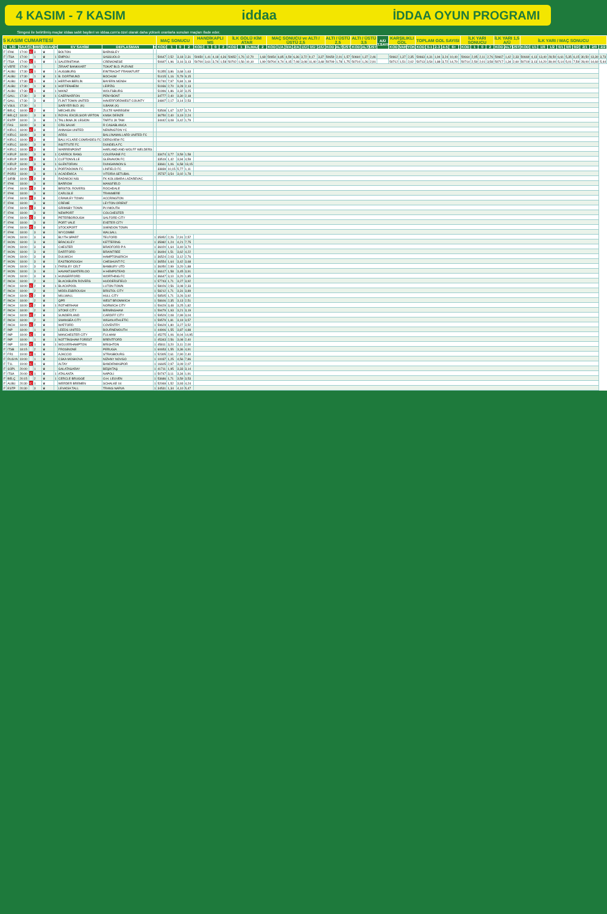4 KASIM - 7 KASIM iddaa İDDAA OYUN PROGRAMI
Simgesi ile belirtilmiş maçlar iddaa sabit bayileri ve iddaa.com'a özel olarak daha yüksek oranlarla sunulan maçları ifade eder.
| 5 KASIM CUMARTESİ | | | | | | | | | | MAÇ SONUCU | | | | HANDİKAPLI MS | | | | İLK GOLÜ KİM ATAR | | | | MAÇ SONUCU ve ALTI / ÜSTÜ 2,5 | | | | | | | ALTI / ÜSTÜ 2,5 | | | ALTI / ÜSTÜ 3,5 | | | A/Ü T.SAYI | KARŞILIKLI GOL | | | TOPLAM GOL SAYISI | | | | | | İLK YARI SONUCU | | | | İLK YARI 1,5 A/Ü | | | İLK YARI / MAÇ SONUCU | | | | | | | | | |
| --- | --- | --- | --- | --- | --- | --- | --- | --- | --- | --- | --- | --- | --- | --- | --- | --- | --- | --- | --- | --- | --- | --- | --- | --- | --- | --- | --- | --- | --- | --- | --- | --- | --- | --- | --- | --- | --- | --- | --- | --- | --- | --- | --- | --- | --- | --- | --- | --- | --- | --- | --- | --- | --- | --- | --- | --- | --- | --- | --- | --- | --- |
| S | LİG | SAAT | C | MBS | İDDAA | H | EV SAHİBİ | DEPLASMAN | H | KOD | 1 | 0 | 2 | KOD | 1 | 0 | 2 | KOD | 1 | OLMAZ | 2 | KOD | 1/A | 0/A | 2/A | 1/Ü | 0/Ü | 2/Ü | KOD | ALT | ÜST | KOD | ALT | ÜST | | KOD | VAR | YOK | KOD | 0-1 | 2-3 | 4-5 | 6+ | | KOD | 1 | 0 | 2 | KOD | ALT | ÜST | KOD | 1/1 | 1/0 | 1/2 | 0/1 | 0/0 | 0/2 | 2/1 | 2/0 | 2/2 |
| F | İFAK | 17:00 | C | 3 | ♛ | | BOLTON | BARNSLEY | | | | | | | | | | | | | | | | | | | | | | | | | | | | | | | | | | | | | | | | | | | | | | | | | | | | | |
| F | İTSA | 17:00 | C | 1 | ♛ | 1 | EMPOLİ | SASSUOLO | | 50647 | 2,52 | 3,18 | 2,31 | 50650 | 1,41 | 4,18 | 4,36 | 50652 | 1,76 | 12,70 | 1,68 | 50654 | 6,85 | 4,59 | 6,36 | 3,72 | 9,17 | 3,37 | 50659 | 2,01 | 1,57 | 50660 | 1,37 | 2,46 | | 50662 | 1,37 | 2,35 | 50663 | 4,31 | 1,94 | 3,24 | 10,40 | | 50664 | 2,95 | 2,11 | 2,76 | 50667 | 1,42 | 2,33 | 50669 | 4,13 | 13,40 | 28,50 | 6,61 | 5,35 | 6,15 | 30,50 | 13,30 | 3,73 |
| F | İTSA | 17:00 | C | 1 | ♛ | 1 | SALERNİTANA | CREMONESE | | 50697 | 1,96 | 3,16 | 3,13 | 50700 | 3,61 | 3,74 | 1,58 | 50702 | 1,56 | 10,10 | 1,99 | 50704 | 4,74 | 4,15 | 7,08 | 3,08 | 11,40 | 3,48 | 50709 | 1,78 | 1,75 | 50710 | 1,26 | 2,91 | | 50712 | 1,51 | 2,02 | 50713 | 3,54 | 1,88 | 3,72 | 14,70 | | 50714 | 2,50 | 2,01 | 3,58 | 50717 | 1,34 | 2,60 | 50719 | 3,13 | 14,20 | 39,00 | 5,14 | 5,01 | 7,59 | 28,00 | 14,60 | 5,44 |
| V | VEFE | 17:00 | C | 1 | | | ZİRAAT BANKKART | TOKAT BLD. PLEVNE | | | | | | | | | | | | | | | | | | | | | | | | | | | | | | | | | | | | | | | | | | | | | | | | | | | | | |
| F | ALBU | 17:30 | C | 1 | ♛ | 1 | AUGSBURG | EINTRACHT FRANKFURT | | 51355 | 3,86 | 3,68 | 1,63 | | | | | | | | | | | | | | | | | | | | | | | | | | | | | | | | | | | | | | | | | | | | | | | | |
| F | ALBU | 17:30 | C | 1 | ♛ | 1 | B. DORTMUND | BOCHUM | | 51415 | 1,16 | 5,79 | 9,15 | | | | | | | | | | | | | | | | | | | | | | | | | | | | | | | | | | | | | | | | | | | | | | | | |
| F | ALBU | 17:30 | C | 1 | ♛ | 1 | HERTHA BERLİN | BAYERN MÜNİH | | 51740 | 7,97 | 5,84 | 1,18 | | | | | | | | | | | | | | | | | | | | | | | | | | | | | | | | | | | | | | | | | | | | | | | | |
| F | ALBU | 17:30 | C | 1 | ♛ | 1 | HOFFENHEİM | LEİPZİG | | 51936 | 2,70 | 3,28 | 2,13 | | | | | | | | | | | | | | | | | | | | | | | | | | | | | | | | | | | | | | | | | | | | | | | | |
| F | ALBU | 17:30 | C | 1 | ♛ | 1 | MAİNZ | WOLFSBURG | | 51996 | 1,86 | 3,32 | 3,25 | | | | | | | | | | | | | | | | | | | | | | | | | | | | | | | | | | | | | | | | | | | | | | | | |
| F | GALL | 17:30 | | 3 | ♛ | 1 | CAERNARFON | PENYBONT | | 34777 | 2,40 | 3,30 | 2,18 | | | | | | | | | | | | | | | | | | | | | | | | | | | | | | | | | | | | | | | | | | | | | | | | |
| F | GALL | 17:30 | | 3 | ♛ | | FLİNT TOWN UNİTED | HAVERFORDWEST COUNTY | | 34807 | 2,17 | 3,14 | 2,53 | | | | | | | | | | | | | | | | | | | | | | | | | | | | | | | | | | | | | | | | | | | | | | | | |
| V | VSUL | 17:30 | C | 1 | | | SARIYER BLD. (K) | İLBANK (K) | | | | | | | | | | | | | | | | | | | | | | | | | | | | | | | | | | | | | | | | | | | | | | | | | | | | | |
| F | BELÇ | 18:00 | C | 2 | ♛ | | MECHELEN | ZULTE WAREGEM | | 53508 | 1,67 | 3,57 | 3,74 | | | | | | | | | | | | | | | | | | | | | | | | | | | | | | | | | | | | | | | | | | | | | | | | |
| F | BELÇ2 | 18:00 | | 3 | ♛ | 1 | ROYAL EXCELSIOR VİRTON | KMSK DEİNZE | | 36750 | 2,40 | 3,19 | 2,24 | | | | | | | | | | | | | | | | | | | | | | | | | | | | | | | | | | | | | | | | | | | | | | | | |
| F | ESTP | 18:00 | | 3 | ♛ | 1 | TALLİNNA JK LEGİON | TARTU JK TAM | | 34442 | 3,08 | 3,42 | 1,79 | | | | | | | | | | | | | | | | | | | | | | | | | | | | | | | | | | | | | | | | | | | | | | | | |
| F | FAS | 18:00 | C | 3 | ♛ | | CRS SALMİ | R CASABLANCA | | | | | | | | | | | | | | | | | | | | | | | | | | | | | | | | | | | | | | | | | | | | | | | | | | | | | |
| F | KİRLC | 18:00 | C | 3 | ♛ | | ANNAGH UNİTED | NEWİNGTON YC | | | | | | | | | | | | | | | | | | | | | | | | | | | | | | | | | | | | | | | | | | | | | | | | | | | | | |
| F | KİRLC | 18:00 | C | 3 | ♛ | | ARDS | BALLİNAMALLARD UNİTED FC | | | | | | | | | | | | | | | | | | | | | | | | | | | | | | | | | | | | | | | | | | | | | | | | | | | | | |
| F | KİRLC | 18:00 | C | 3 | ♛ | | BALLYCLARE COMRADES FC | DERGVİEW FC | | | | | | | | | | | | | | | | | | | | | | | | | | | | | | | | | | | | | | | | | | | | | | | | | | | | | |
| F | KİRLC | 18:00 | C | 3 | ♛ | | INSTİTUTE FC | DUNDELA FC | | | | | | | | | | | | | | | | | | | | | | | | | | | | | | | | | | | | | | | | | | | | | | | | | | | | | |
| F | KİRLC | 18:00 | C | 3 | ♛ | | WARRENPOİNT | HARLAND AND WOLFF WELDERS | | | | | | | | | | | | | | | | | | | | | | | | | | | | | | | | | | | | | | | | | | | | | | | | | | | | | |
| F | KİRLP | 18:00 | C | 3 | ♛ | 1 | CARRİCK RANG | COLERAİNE FC | | 33474 | 3,77 | 3,59 | 1,58 | | | | | | | | | | | | | | | | | | | | | | | | | | | | | | | | | | | | | | | | | | | | | | | | |
| F | KİRLP | 18:00 | C | 3 | ♛ | 1 | CLİFTONVİLLE | GLENAVON FC | | 33519 | 1,42 | 3,94 | 4,59 | | | | | | | | | | | | | | | | | | | | | | | | | | | | | | | | | | | | | | | | | | | | | | | | |
| F | KİRLP | 18:00 | C | 3 | ♛ | 1 | GLENTORAN | DUNGANNON S | | 33661 | 1,06 | 6,58 | 13,15 | | | | | | | | | | | | | | | | | | | | | | | | | | | | | | | | | | | | | | | | | | | | | | | | |
| F | KİRLP | 18:00 | C | 3 | ♛ | 1 | PORTADOWN FC | LİNFİELD FC | | 33839 | 10,15 | 5,77 | 1,11 | | | | | | | | | | | | | | | | | | | | | | | | | | | | | | | | | | | | | | | | | | | | | | | | |
| F | POR3 | 18:00 | | 3 | ♛ | 1 | ACADÉMİCA | VİTÓRİA SETUBAL | | 25737 | 3,54 | 3,02 | 1,78 | | | | | | | | | | | | | | | | | | | | | | | | | | | | | | | | | | | | | | | | | | | | | | | | |
| F | SIRBİ | 18:00 | C | 3 | ♛ | | RADNİCKİ NİS | FK KOLUBARA LAZAREVAC | | | | | | | | | | | | | | | | | | | | | | | | | | | | | | | | | | | | | | | | | | | | | | | | | | | | | |
| F | İFAK | 18:00 | C | 3 | ♛ | | BARROW | MANSFİELD | | | | | | | | | | | | | | | | | | | | | | | | | | | | | | | | | | | | | | | | | | | | | | | | | | | | | |
| F | İFAK | 18:00 | C | 3 | ♛ | | BRİSTOL ROVERS | ROCHDALE | | | | | | | | | | | | | | | | | | | | | | | | | | | | | | | | | | | | | | | | | | | | | | | | | | | | | |
| F | İFAK | 18:00 | C | 3 | ♛ | | CARLİSLE | TRANMERE | | | | | | | | | | | | | | | | | | | | | | | | | | | | | | | | | | | | | | | | | | | | | | | | | | | | | |
| F | İFAK | 18:00 | C | 3 | ♛ | | CRAWLEY TOWN | ACCRİNGTON | | | | | | | | | | | | | | | | | | | | | | | | | | | | | | | | | | | | | | | | | | | | | | | | | | | | | |
| F | İFAK | 18:00 | C | 3 | ♛ | | CREWE | LEYTON ORİENT | | | | | | | | | | | | | | | | | | | | | | | | | | | | | | | | | | | | | | | | | | | | | | | | | | | | | |
| F | İFAK | 18:00 | C | 3 | ♛ | | GRİMSBY TOWN | PLYMOUTH | | | | | | | | | | | | | | | | | | | | | | | | | | | | | | | | | | | | | | | | | | | | | | | | | | | | | |
| F | İFAK | 18:00 | C | 3 | ♛ | | NEWPORT | COLCHESTER | | | | | | | | | | | | | | | | | | | | | | | | | | | | | | | | | | | | | | | | | | | | | | | | | | | | | |
| F | İFAK | 18:00 | C | 3 | ♛ | | PETERBOROUGH | SALFORD CİTY | | | | | | | | | | | | | | | | | | | | | | | | | | | | | | | | | | | | | | | | | | | | | | | | | | | | | |
| F | İFAK | 18:00 | C | 3 | ♛ | | PORT VALE | EXETER CİTY | | | | | | | | | | | | | | | | | | | | | | | | | | | | | | | | | | | | | | | | | | | | | | | | | | | | | |
| F | İFAK | 18:00 | C | 3 | ♛ | | STOCKPORT | SWİNDON TOWN | | | | | | | | | | | | | | | | | | | | | | | | | | | | | | | | | | | | | | | | | | | | | | | | | | | | | |
| F | İFAK | 18:00 | C | 3 | ♛ | | WYCOMBE | WALSALL | | | | | | | | | | | | | | | | | | | | | | | | | | | | | | | | | | | | | | | | | | | | | | | | | | | | | |
| F | İKON | 18:00 | | 3 | ♛ | | BLYTH SPART | TELFORD | 1 | 35952 | 2,26 | 2,91 | 2,57 | | | | | | | | | | | | | | | | | | | | | | | | | | | | | | | | | | | | | | | | | | | | | | | | |
| F | İKON | 18:00 | | 3 | ♛ | | BRACKLEY | KETTERİNG | 1 | 35982 | 1,24 | 4,21 | 7,75 | | | | | | | | | | | | | | | | | | | | | | | | | | | | | | | | | | | | | | | | | | | | | | | | |
| F | İKON | 18:00 | | 3 | ♛ | | CHESTER | BRADFORD P A | 1 | 36020 | 1,64 | 3,40 | 3,70 | | | | | | | | | | | | | | | | | | | | | | | | | | | | | | | | | | | | | | | | | | | | | | | | |
| F | İKON | 18:00 | | 3 | ♛ | | DARTFORD | BRAİNTREE | 1 | 36494 | 1,51 | 3,62 | 4,22 | | | | | | | | | | | | | | | | | | | | | | | | | | | | | | | | | | | | | | | | | | | | | | | | |
| F | İKON | 18:00 | | 3 | ♛ | | DULWİCH | HAMPTON&RİCH | 1 | 36524 | 2,03 | 3,12 | 2,76 | | | | | | | | | | | | | | | | | | | | | | | | | | | | | | | | | | | | | | | | | | | | | | | | |
| F | İKON | 18:00 | | 3 | ♛ | | EASTBOROUGH | CHESHUNT FC | 1 | 36554 | 1,64 | 3,42 | 3,68 | | | | | | | | | | | | | | | | | | | | | | | | | | | | | | | | | | | | | | | | | | | | | | | | |
| F | İKON | 18:00 | | 3 | ♛ | 1 | FARSLEY CELT | BANBURY UTD | 1 | 36050 | 2,99 | 3,20 | 1,88 | | | | | | | | | | | | | | | | | | | | | | | | | | | | | | | | | | | | | | | | | | | | | | | | |
| F | İKON | 18:00 | | 3 | ♛ | | HAVANT&WATERLOO | H HEMPSTEAD | 1 | 36617 | 1,58 | 3,45 | 3,91 | | | | | | | | | | | | | | | | | | | | | | | | | | | | | | | | | | | | | | | | | | | | | | | | |
| F | İKON | 18:00 | | 3 | ♛ | 1 | HUNGERFORD | WORTHİNG FC | 1 | 36647 | 3,10 | 3,20 | 1,85 | | | | | | | | | | | | | | | | | | | | | | | | | | | | | | | | | | | | | | | | | | | | | | | | |
| F | İNCH | 18:00 | C | 2 | ♛ | | BLACKBURN ROVERS | HUDDERSFİELD | 1 | 57743 | 1,71 | 3,27 | 3,92 | | | | | | | | | | | | | | | | | | | | | | | | | | | | | | | | | | | | | | | | | | | | | | | | |
| F | İNCH | 18:00 | C | 2 | ♛ | 1 | BLACKPOOL | LUTON TOWN | 1 | 58026 | 2,56 | 3,08 | 2,33 | | | | | | | | | | | | | | | | | | | | | | | | | | | | | | | | | | | | | | | | | | | | | | | | |
| F | İNCH | 18:00 | C | 2 | ♛ | | MİDDLESBROUGH | BRİSTOL CİTY | 1 | 58212 | 1,71 | 3,31 | 3,89 | | | | | | | | | | | | | | | | | | | | | | | | | | | | | | | | | | | | | | | | | | | | | | | | |
| F | İNCH | 18:00 | C | 2 | ♛ | | MİLLWALL | HULL CİTY | 1 | 58505 | 1,71 | 3,26 | 3,92 | | | | | | | | | | | | | | | | | | | | | | | | | | | | | | | | | | | | | | | | | | | | | | | | |
| F | İNCH | 18:00 | C | 2 | ♛ | | QPR | WEST BROMWİCH | 1 | 58606 | 2,35 | 3,13 | 2,51 | | | | | | | | | | | | | | | | | | | | | | | | | | | | | | | | | | | | | | | | | | | | | | | | |
| F | İNCH | 18:00 | C | 2 | ♛ | 1 | ROTHERHAM | NORWİCH CİTY | 1 | 59429 | 3,48 | 3,25 | 1,82 | | | | | | | | | | | | | | | | | | | | | | | | | | | | | | | | | | | | | | | | | | | | | | | | |
| F | İNCH | 18:00 | C | 2 | ♛ | | STOKE CİTY | BİRMİNGHAM | 1 | 59479 | 1,93 | 3,21 | 3,19 | | | | | | | | | | | | | | | | | | | | | | | | | | | | | | | | | | | | | | | | | | | | | | | | |
| F | İNCH | 18:00 | C | 2 | ♛ | | SUNDERLAND | CARDİFF CİTY | 1 | 59529 | 2,08 | 2,99 | 3,04 | | | | | | | | | | | | | | | | | | | | | | | | | | | | | | | | | | | | | | | | | | | | | | | | |
| F | İNCH | 18:00 | C | 2 | ♛ | | SWANSEA CİTY | WİGAN ATHLETİC | 1 | 59579 | 1,81 | 3,19 | 3,57 | | | | | | | | | | | | | | | | | | | | | | | | | | | | | | | | | | | | | | | | | | | | | | | | |
| F | İNCH | 18:00 | C | 2 | ♛ | | WATFORD | COVENTRY | 1 | 59629 | 1,80 | 3,27 | 3,52 | | | | | | | | | | | | | | | | | | | | | | | | | | | | | | | | | | | | | | | | | | | | | | | | |
| F | İNP | 18:00 | C | 1 | ♛ | | LEEDS UNİTED | BOURNEMOUTH | 1 | 44906 | 1,55 | 3,87 | 4,88 | | | | | | | | | | | | | | | | | | | | | | | | | | | | | | | | | | | | | | | | | | | | | | | | |
| F | İNP | 18:00 | C | 1 | ♛ | | MANCHESTER CİTY | FULHAM | 1 | 45275 | 1,06 | 8,04 | 14,95 | | | | | | | | | | | | | | | | | | | | | | | | | | | | | | | | | | | | | | | | | | | | | | | | |
| F | İNP | 18:00 | C | 1 | ♛ | 1 | NOTTİNGHAM FOREST | BRENTFORD | 1 | 45343 | 2,56 | 3,08 | 2,40 | | | | | | | | | | | | | | | | | | | | | | | | | | | | | | | | | | | | | | | | | | | | | | | | |
| F | İNP | 18:00 | C | 1 | ♛ | 1 | WOLVERHAMPTON | BRİGHTON | 1 | 45811 | 3,20 | 3,11 | 2,00 | | | | | | | | | | | | | | | | | | | | | | | | | | | | | | | | | | | | | | | | | | | | | | | | |
| F | İTSB | 18:15 | C | 2 | ♛ | | FROSİNONE | PERUGİA | 1 | 60653 | 1,55 | 3,36 | 4,91 | | | | | | | | | | | | | | | | | | | | | | | | | | | | | | | | | | | | | | | | | | | | | | | | |
| F | FR1 | 19:00 | C | 1 | ♛ | | AJACCİO | STRASBOURG | 1 | 52305 | 2,61 | 2,90 | 2,40 | | | | | | | | | | | | | | | | | | | | | | | | | | | | | | | | | | | | | | | | | | | | | | | | |
| F | RUSYA | 19:00 | C | 1 | ♛ | | CSKA MOSKOVA | NİZHNY NOVGO | 1 | 10037 | 1,25 | 4,56 | 7,86 | | | | | | | | | | | | | | | | | | | | | | | | | | | | | | | | | | | | | | | | | | | | | | | | |
| F | T1L | 19:00 | C | 1 | ♛ | | ALTAY | BANDIRMASPOR | 1 | 16605 | 2,97 | 3,09 | 2,07 | | | | | | | | | | | | | | | | | | | | | | | | | | | | | | | | | | | | | | | | | | | | | | | | |
| F | SÜPL | 20:00 | C | 1 | ♛ | | GALATASARAY | BEŞİKTAŞ | 1 | 41711 | 1,95 | 3,33 | 3,14 | | | | | | | | | | | | | | | | | | | | | | | | | | | | | | | | | | | | | | | | | | | | | | | | |
| F | İTSA | 20:00 | C | 1 | ♛ | 1 | ATALANTA | NAPOLİ | 1 | 50747 | 3,11 | 3,34 | 1,91 | | | | | | | | | | | | | | | | | | | | | | | | | | | | | | | | | | | | | | | | | | | | | | | | |
| F | BELÇ | 20:15 | C | 2 | ♛ | 1 | CERCLE BRUGGE | O.H. LEUVEN | 1 | 53686 | 1,71 | 3,59 | 3,53 | | | | | | | | | | | | | | | | | | | | | | | | | | | | | | | | | | | | | | | | | | | | | | | | |
| F | ALBU | 20:30 | C | 1 | ♛ | | WERDER BREMEN | SCHALKE 04 | 1 | 52069 | 1,52 | 3,93 | 4,24 | | | | | | | | | | | | | | | | | | | | | | | | | | | | | | | | | | | | | | | | | | | | | | | | |
| F | ESTP | 20:30 | | 3 | ♛ | | LEVADİA TALL | TRANS NARVA | 1 | 34531 | 1,34 | 4,10 | 5,47 | | | | | | | | | | | | | | | | | | | | | | | | | | | | | | | | | | | | | | | | | | | | | | | | |